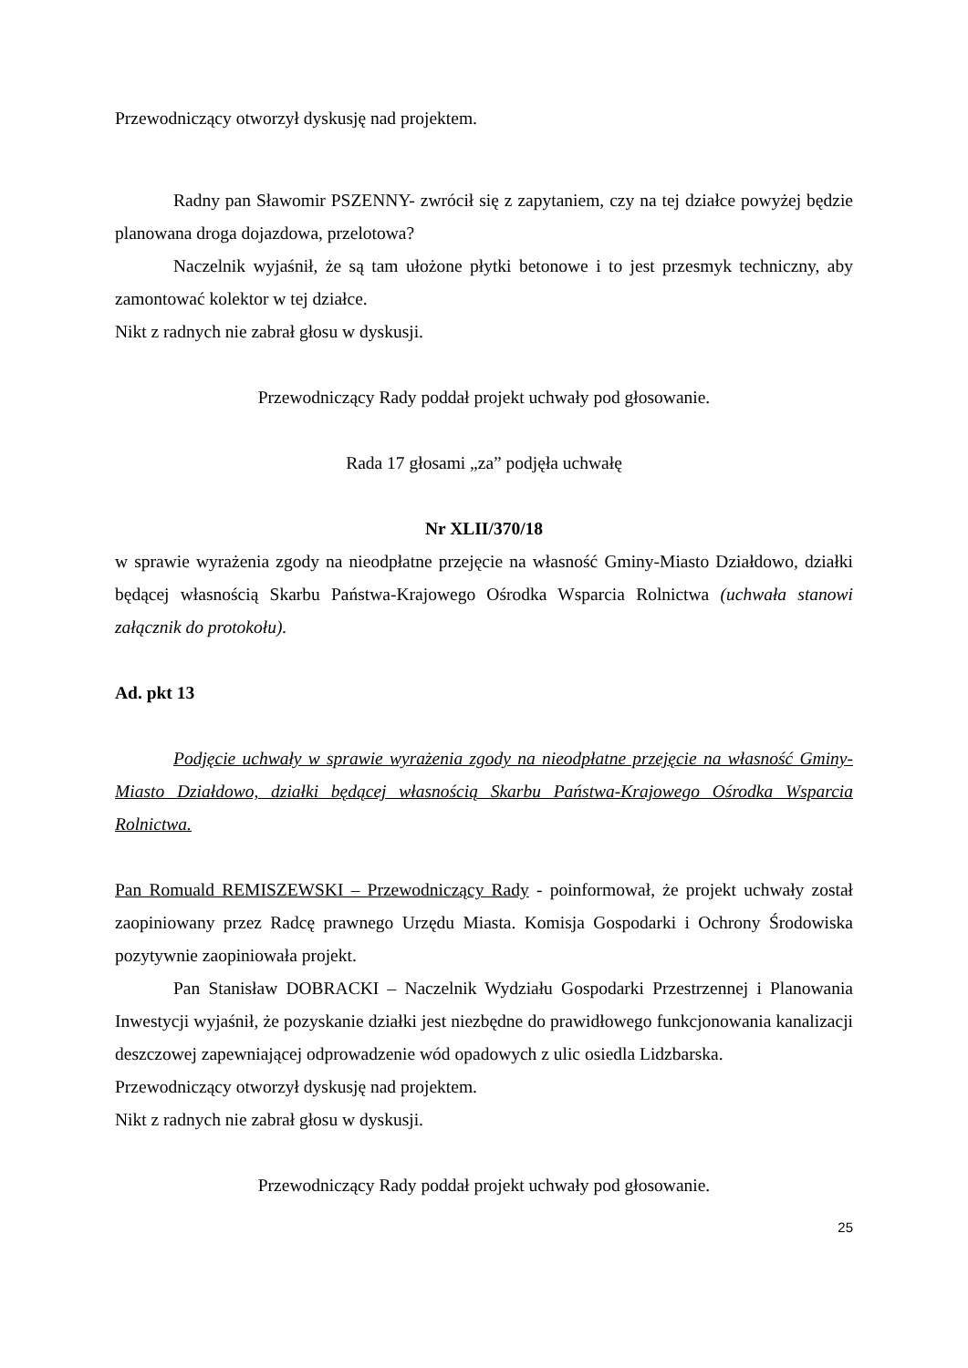Przewodniczący otworzył dyskusję nad projektem.
Radny pan Sławomir PSZENNY- zwrócił się z zapytaniem, czy na tej działce powyżej będzie planowana droga dojazdowa, przelotowa?
Naczelnik wyjaśnił, że są tam ułożone płytki betonowe i to jest przesmyk techniczny, aby zamontować kolektor w tej działce.
Nikt z radnych nie zabrał głosu w dyskusji.
Przewodniczący Rady poddał projekt uchwały pod głosowanie.
Rada 17 głosami „za” podjęła uchwałę
Nr XLII/370/18
w sprawie wyrażenia zgody na nieodpłatne przejęcie na własność Gminy-Miasto Działdowo, działki będącej własnością Skarbu Państwa-Krajowego Ośrodka Wsparcia Rolnictwa (uchwała stanowi załącznik do protokołu).
Ad. pkt 13
Podjęcie uchwały w sprawie wyrażenia zgody na nieodpłatne przejęcie na własność Gminy-Miasto Działdowo, działki będącej własnością Skarbu Państwa-Krajowego Ośrodka Wsparcia Rolnictwa.
Pan Romuald REMISZEWSKI – Przewodniczący Rady - poinformował, że projekt uchwały został zaopiniowany przez Radcę prawnego Urzędu Miasta. Komisja Gospodarki i Ochrony Środowiska pozytywnie zaopiniowała projekt.
Pan Stanisław DOBRACKI – Naczelnik Wydziału Gospodarki Przestrzennej i Planowania Inwestycji wyjaśnił, że pozyskanie działki jest niezbędne do prawidłowego funkcjonowania kanalizacji deszczowej zapewniającej odprowadzenie wód opadowych z ulic osiedla Lidzbarska.
Przewodniczący otworzył dyskusję nad projektem.
Nikt z radnych nie zabrał głosu w dyskusji.
Przewodniczący Rady poddał projekt uchwały pod głosowanie.
25